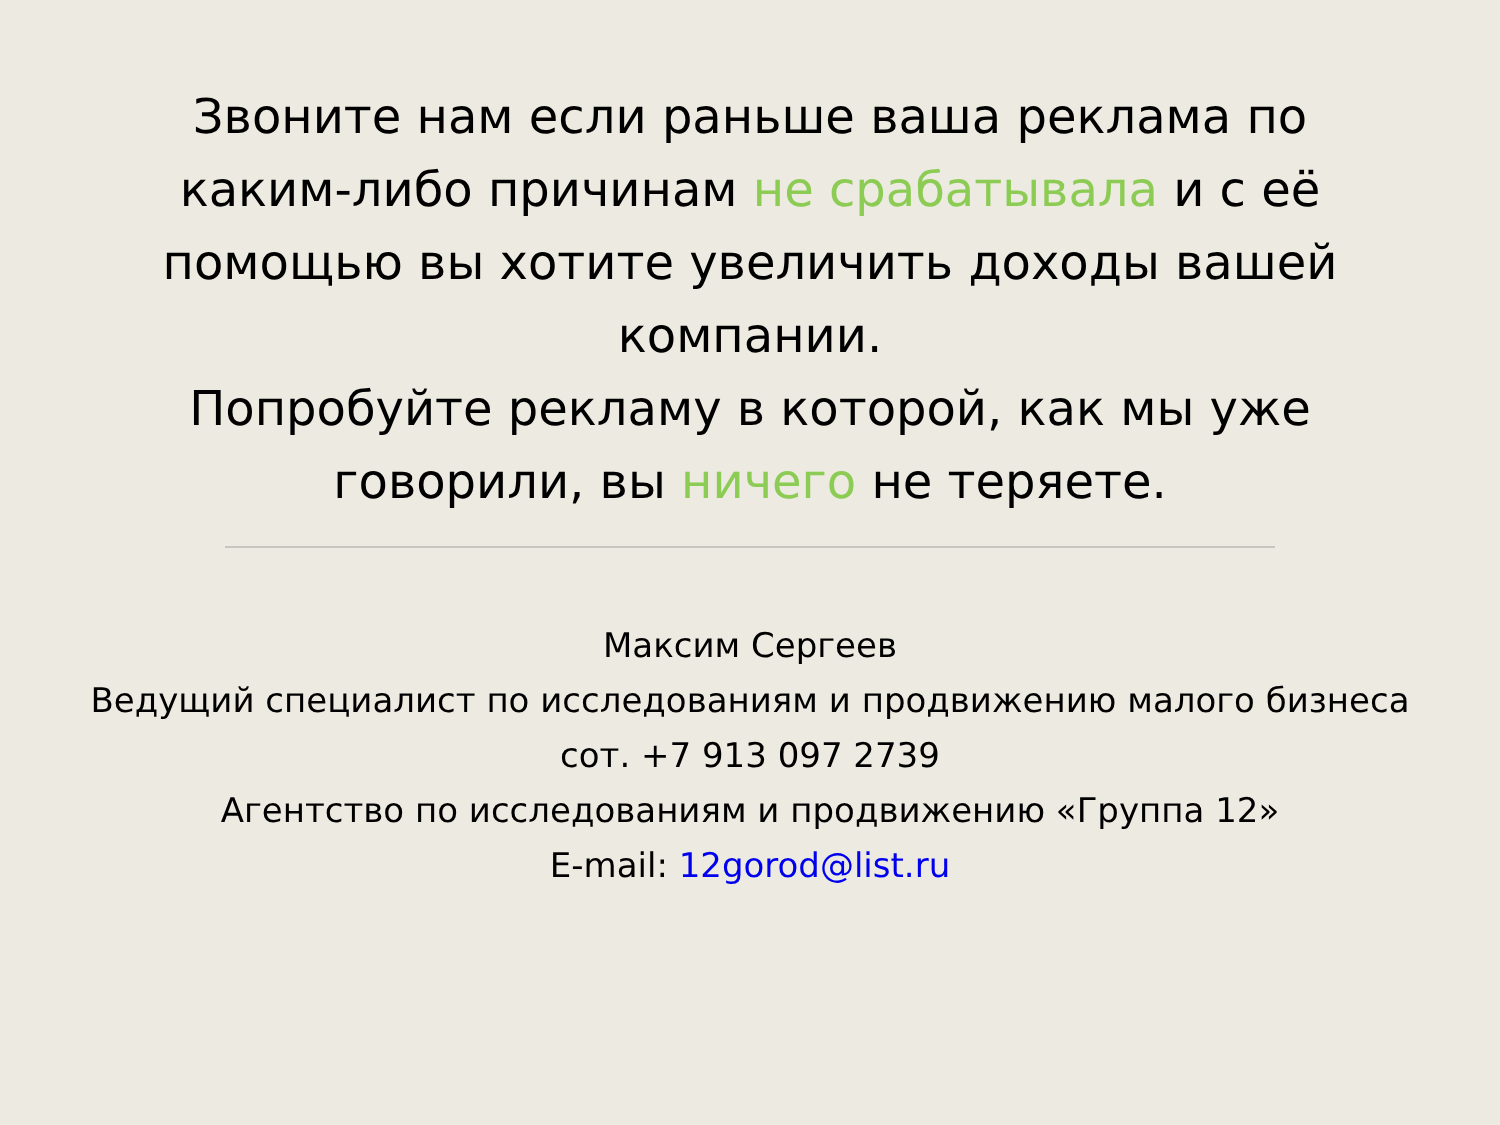Звоните нам если раньше ваша реклама по каким-либо причинам не срабатывала и с её помощью вы хотите увеличить доходы вашей компании.
Попробуйте рекламу в которой, как мы уже говорили, вы ничего не теряете.
Максим Сергеев
Ведущий специалист по исследованиям и продвижению малого бизнеса
сот. +7 913 097 2739
Агентство по исследованиям и продвижению «Группа 12»
E-mail: 12gorod@list.ru